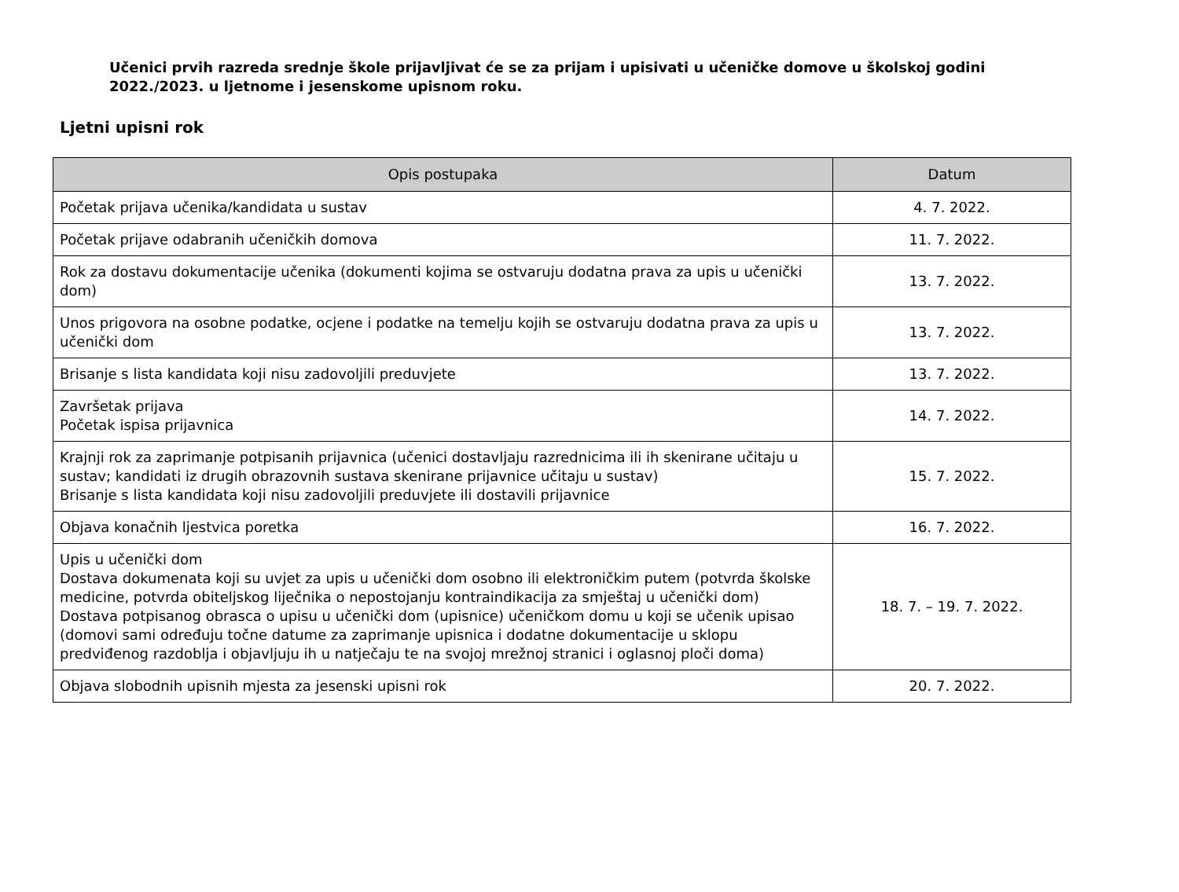Učenici prvih razreda srednje škole prijavljivat će se za prijam i upisivati u učeničke domove u školskoj godini 2022./2023. u ljetnome i jesenskome upisnom roku.
Ljetni upisni rok
| Opis postupaka | Datum |
| --- | --- |
| Početak prijava učenika/kandidata u sustav | 4. 7. 2022. |
| Početak prijave odabranih učeničkih domova | 11. 7. 2022. |
| Rok za dostavu dokumentacije učenika (dokumenti kojima se ostvaruju dodatna prava za upis u učenički dom) | 13. 7. 2022. |
| Unos prigovora na osobne podatke, ocjene i podatke na temelju kojih se ostvaruju dodatna prava za upis u učenički dom | 13. 7. 2022. |
| Brisanje s lista kandidata koji nisu zadovoljili preduvjete | 13. 7. 2022. |
| Završetak prijava Početak ispisa prijavnica | 14. 7. 2022. |
| Krajnji rok za zaprimanje potpisanih prijavnica (učenici dostavljaju razrednicima ili ih skenirane učitaju u sustav; kandidati iz drugih obrazovnih sustava skenirane prijavnice učitaju u sustav) Brisanje s lista kandidata koji nisu zadovoljili preduvjete ili dostavili prijavnice | 15. 7. 2022. |
| Objava konačnih ljestvica poretka | 16. 7. 2022. |
| Upis u učenički dom Dostava dokumenata koji su uvjet za upis u učenički dom osobno ili elektroničkim putem (potvrda školske medicine, potvrda obiteljskog liječnika o nepostojanju kontraindikacija za smještaj u učenički dom) Dostava potpisanog obrasca o upisu u učenički dom (upisnice) učeničkom domu u koji se učenik upisao (domovi sami određuju točne datume za zaprimanje upisnica i dodatne dokumentacije u sklopu predviđenog razdoblja i objavljuju ih u natječaju te na svojoj mrežnoj stranici i oglasnoj ploči doma) | 18. 7. – 19. 7. 2022. |
| Objava slobodnih upisnih mjesta za jesenski upisni rok | 20. 7. 2022. |